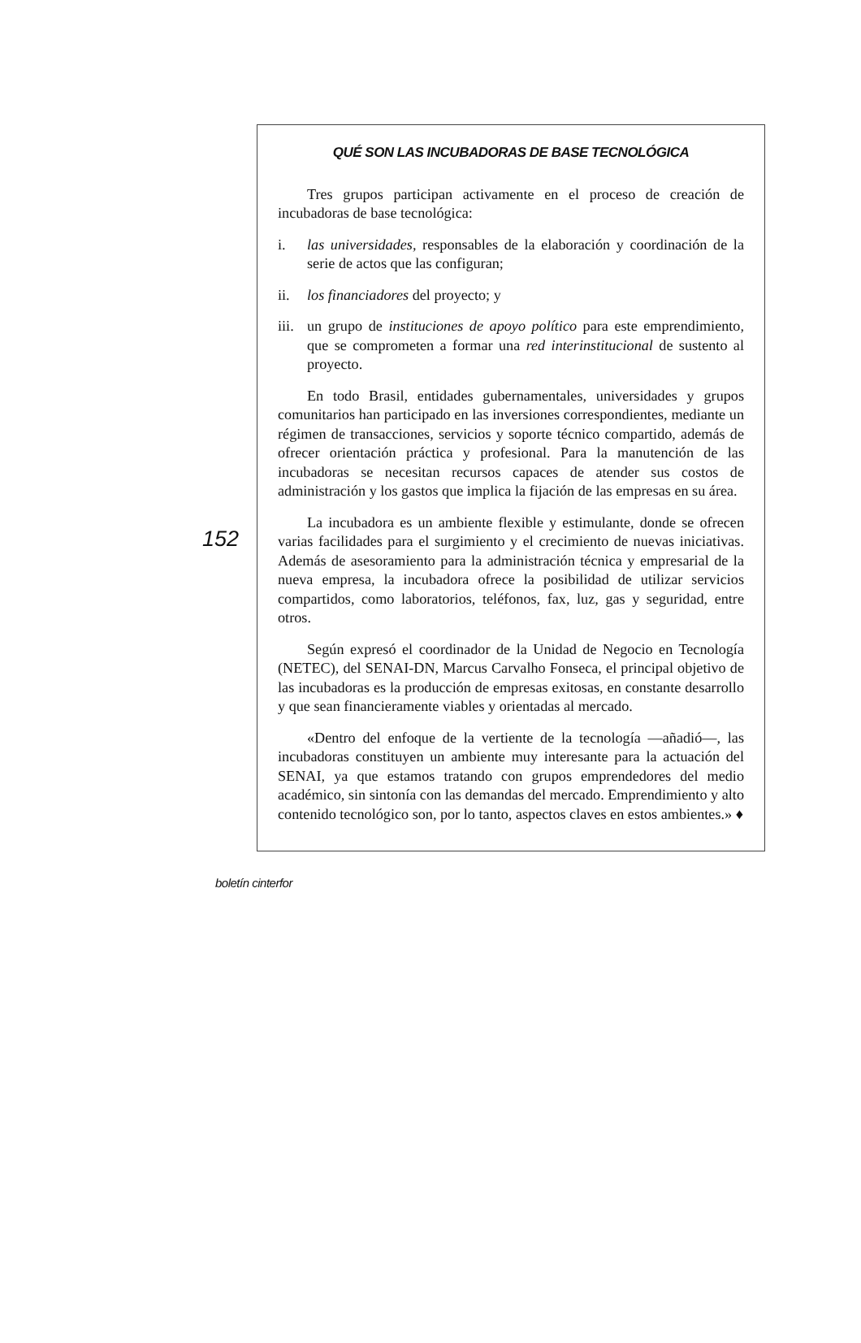152
QUÉ SON LAS INCUBADORAS DE BASE TECNOLÓGICA
Tres grupos participan activamente en el proceso de creación de incubadoras de base tecnológica:
i. las universidades, responsables de la elaboración y coordinación de la serie de actos que las configuran;
ii. los financiadores del proyecto; y
iii. un grupo de instituciones de apoyo político para este emprendimiento, que se comprometen a formar una red interinstitucional de sustento al proyecto.
En todo Brasil, entidades gubernamentales, universidades y grupos comunitarios han participado en las inversiones correspondientes, mediante un régimen de transacciones, servicios y soporte técnico compartido, además de ofrecer orientación práctica y profesional. Para la manutención de las incubadoras se necesitan recursos capaces de atender sus costos de administración y los gastos que implica la fijación de las empresas en su área.
La incubadora es un ambiente flexible y estimulante, donde se ofrecen varias facilidades para el surgimiento y el crecimiento de nuevas iniciativas. Además de asesoramiento para la administración técnica y empresarial de la nueva empresa, la incubadora ofrece la posibilidad de utilizar servicios compartidos, como laboratorios, teléfonos, fax, luz, gas y seguridad, entre otros.
Según expresó el coordinador de la Unidad de Negocio en Tecnología (NETEC), del SENAI-DN, Marcus Carvalho Fonseca, el principal objetivo de las incubadoras es la producción de empresas exitosas, en constante desarrollo y que sean financieramente viables y orientadas al mercado.
«Dentro del enfoque de la vertiente de la tecnología —añadió—, las incubadoras constituyen un ambiente muy interesante para la actuación del SENAI, ya que estamos tratando con grupos emprendedores del medio académico, sin sintonía con las demandas del mercado. Emprendimiento y alto contenido tecnológico son, por lo tanto, aspectos claves en estos ambientes.» ♦
boletín cinterfor